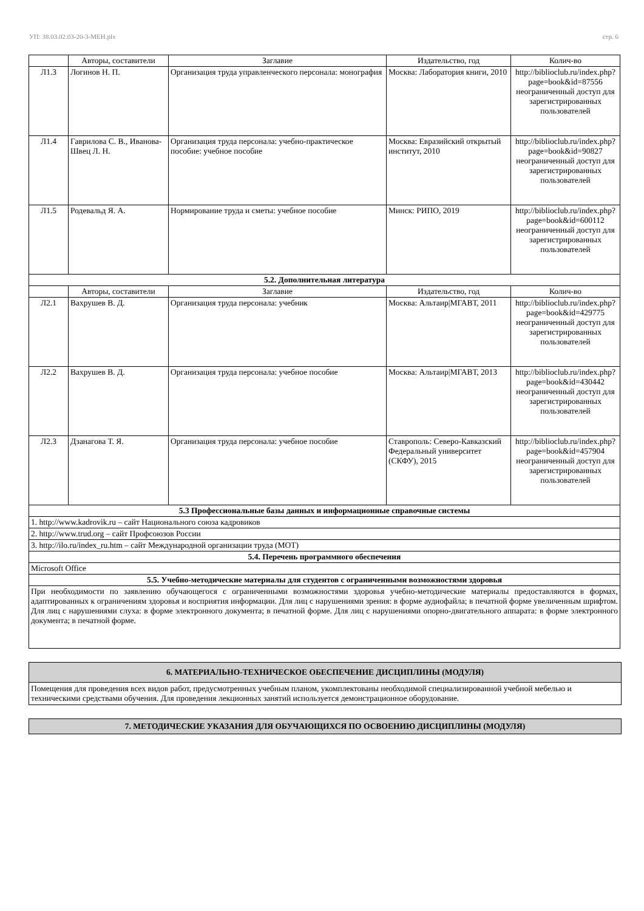УП: 38.03.02.03-20-3-МЕН.plx стр. 6
| | Авторы, составители | Заглавие | Издательство, год | Колич-во |
| --- | --- | --- | --- | --- |
| Л1.3 | Логинов Н. П. | Организация труда управленческого персонала: монография | Москва: Лаборатория книги, 2010 | http://biblioclub.ru/index.php? page=book&id=87556 неограниченный доступ для зарегистрированных пользователей |
| Л1.4 | Гаврилова С. В., Иванова-Швец Л. Н. | Организация труда персонала: учебно-практическое пособие: учебное пособие | Москва: Евразийский открытый институт, 2010 | http://biblioclub.ru/index.php? page=book&id=90827 неограниченный доступ для зарегистрированных пользователей |
| Л1.5 | Родевальд Я. А. | Нормирование труда и сметы: учебное пособие | Минск: РИПО, 2019 | http://biblioclub.ru/index.php? page=book&id=600112 неограниченный доступ для зарегистрированных пользователей |
| 5.2. Дополнительная литература | | | | |
| | Авторы, составители | Заглавие | Издательство, год | Колич-во |
| Л2.1 | Вахрушев В. Д. | Организация труда персонала: учебник | Москва: Альтаир/МГАВТ, 2011 | http://biblioclub.ru/index.php? page=book&id=429775 неограниченный доступ для зарегистрированных пользователей |
| Л2.2 | Вахрушев В. Д. | Организация труда персонала: учебное пособие | Москва: Альтаир/МГАВТ, 2013 | http://biblioclub.ru/index.php? page=book&id=430442 неограниченный доступ для зарегистрированных пользователей |
| Л2.3 | Дзанагова Т. Я. | Организация труда персонала: учебное пособие | Ставрополь: Северо-Кавказский Федеральный университет (СКФУ), 2015 | http://biblioclub.ru/index.php? page=book&id=457904 неограниченный доступ для зарегистрированных пользователей |
| 5.3 Профессиональные базы данных и информационные справочные системы | | | | |
| 1. http://www.kadrovik.ru – сайт Национального союза кадровиков | | | | |
| 2. http://www.trud.org – сайт Профсоюзов России | | | | |
| 3. http://ilo.ru/index_ru.htm – сайт Международной организации труда (МОТ) | | | | |
| 5.4. Перечень программного обеспечения | | | | |
| Microsoft Office | | | | |
| 5.5. Учебно-методические материалы для студентов с ограниченными возможностями здоровья | | | | |
| При необходимости по заявлению обучающегося с ограниченными возможностями здоровья учебно-методические материалы предоставляются в формах, адаптированных к ограничениям здоровья и восприятия информации. Для лиц с нарушениями зрения: в форме аудиофайла; в печатной форме увеличенным шрифтом. Для лиц с нарушениями слуха: в форме электронного документа; в печатной форме. Для лиц с нарушениями опорно-двигательного аппарата: в форме электронного документа; в печатной форме. | | | | |
6. МАТЕРИАЛЬНО-ТЕХНИЧЕСКОЕ ОБЕСПЕЧЕНИЕ ДИСЦИПЛИНЫ (МОДУЛЯ)
Помещения для проведения всех видов работ, предусмотренных учебным планом, укомплектованы необходимой специализированной учебной мебелью и техническими средствами обучения. Для проведения лекционных занятий используется демонстрационное оборудование.
7. МЕТОДИЧЕСКИЕ УКАЗАНИЯ ДЛЯ ОБУЧАЮЩИХСЯ ПО ОСВОЕНИЮ ДИСЦИПЛИНЫ (МОДУЛЯ)